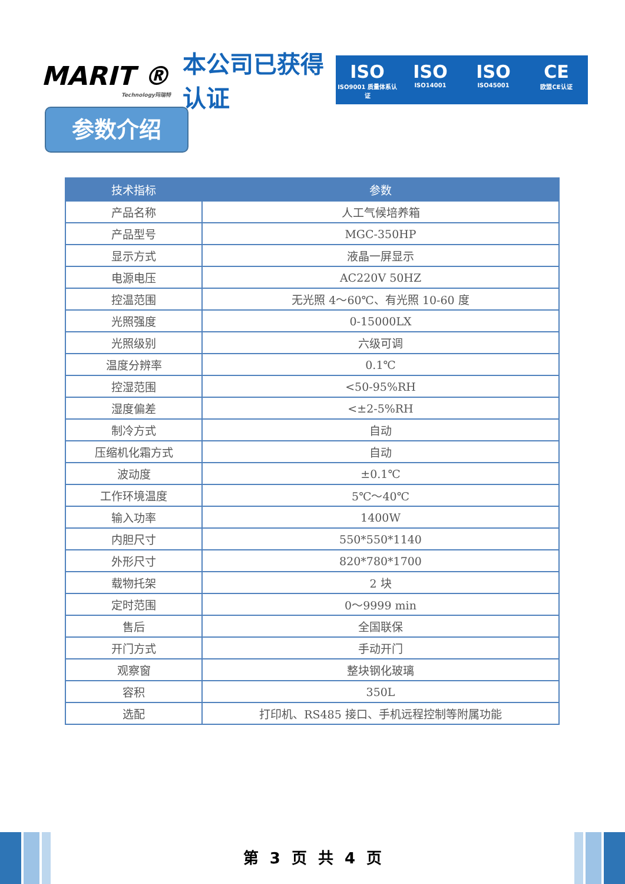MARIT ®
Technology玛瑞特
本公司已获得认证
ISO
ISO9001 质量体系认证
ISO
ISO14001
ISO
ISO45001
CE
欧盟CE认证
参数介绍
| 技术指标 | 参数 |
| --- | --- |
| 产品名称 | 人工气候培养箱 |
| 产品型号 | MGC-350HP |
| 显示方式 | 液晶一屏显示 |
| 电源电压 | AC220V 50HZ |
| 控温范围 | 无光照 4～60℃、有光照 10-60 度 |
| 光照强度 | 0-15000LX |
| 光照级别 | 六级可调 |
| 温度分辨率 | 0.1℃ |
| 控湿范围 | <50-95%RH |
| 湿度偏差 | <±2-5%RH |
| 制冷方式 | 自动 |
| 压缩机化霜方式 | 自动 |
| 波动度 | ±0.1℃ |
| 工作环境温度 | 5℃～40℃ |
| 输入功率 | 1400W |
| 内胆尺寸 | 550*550*1140 |
| 外形尺寸 | 820*780*1700 |
| 载物托架 | 2 块 |
| 定时范围 | 0～9999 min |
| 售后 | 全国联保 |
| 开门方式 | 手动开门 |
| 观察窗 | 整块钢化玻璃 |
| 容积 | 350L |
| 选配 | 打印机、RS485 接口、手机远程控制等附属功能 |
第 3 页 共 4 页